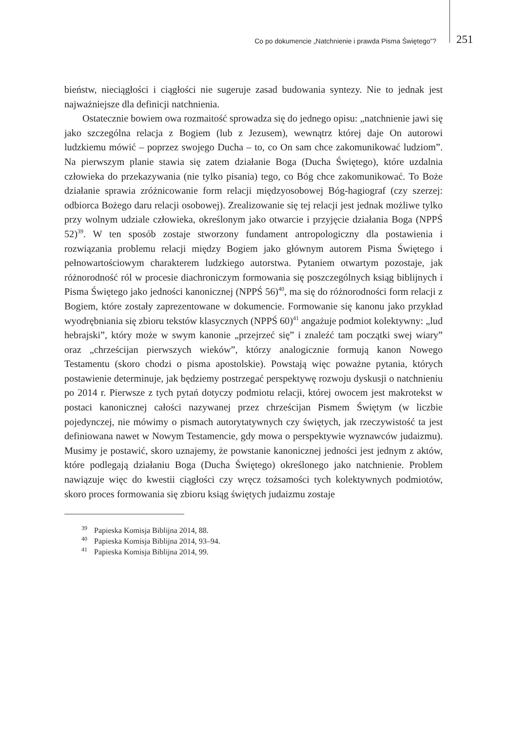Co po dokumencie „Natchnienie i prawda Pisma Świętego”? 251
bieństw, nieciągłości i ciągłości nie sugeruje zasad budowania syntezy. Nie to jednak jest najważniejsze dla definicji natchnienia.
Ostatecznie bowiem owa rozmaitość sprowadza się do jednego opisu: „natchnienie jawi się jako szczególna relacja z Bogiem (lub z Jezusem), wewnątrz której daje On autorowi ludzkiemu mówić – poprzez swojego Ducha – to, co On sam chce zakomunikować ludziom”. Na pierwszym planie stawia się zatem działanie Boga (Ducha Świętego), które uzdalnia człowieka do przekazywania (nie tylko pisania) tego, co Bóg chce zakomunikować. To Boże działanie sprawia zróżnicowanie form relacji międzyosobowej Bóg-hagiograf (czy szerzej: odbiorca Bożego daru relacji osobowej). Zrealizowanie się tej relacji jest jednak możliwe tylko przy wolnym udziale człowieka, określonym jako otwarcie i przyjęcie działania Boga (NPPŚ 52)<sup>39</sup>. W ten sposób zostaje stworzony fundament antropologiczny dla postawienia i rozwiązania problemu relacji między Bogiem jako głównym autorem Pisma Świętego i pełnowartościowym charakterem ludzkiego autorstwa. Pytaniem otwartym pozostaje, jak różnorodność ról w procesie diachroniczym formowania się poszczególnych ksiąg biblijnych i Pisma Świętego jako jedności kanonicznej (NPPŚ 56)<sup>40</sup>, ma się do różnorodności form relacji z Bogiem, które zostały zaprezentowane w dokumencie. Formowanie się kanonu jako przykład wyodrębniania się zbioru tekstów klasycznych (NPPŚ 60)<sup>41</sup> angażuje podmiot kolektywny: „lud hebrajski”, który może w swym kanonie „przejrzeć się” i znaleźć tam początki swej wiary” oraz „chrześcijan pierwszych wieków”, którzy analogicznie formują kanon Nowego Testamentu (skoro chodzi o pisma apostolskie). Powstają więc poważne pytania, których postawienie determinuje, jak będziemy postrzegać perspektywę rozwoju dyskusji o natchnieniu po 2014 r. Pierwsze z tych pytań dotyczy podmiotu relacji, której owocem jest makrotekst w postaci kanonicznej całości nazywanej przez chrześcijan Pismem Świętym (w liczbie pojedynczej, nie mówimy o pismach autorytatywnych czy świętych, jak rzeczywistość ta jest definiowana nawet w Nowym Testamencie, gdy mowa o perspektywie wyznawców judaizmu). Musimy je postawić, skoro uznajemy, że powstanie kanonicznej jedności jest jednym z aktów, które podlegają działaniu Boga (Ducha Świętego) określonego jako natchnienie. Problem nawiązuje więc do kwestii ciągłości czy wręcz tożsamości tych kolektywnych podmiotów, skoro proces formowania się zbioru ksiąg świętych judaizmu zostaje
<sup>39</sup> Papieska Komisja Biblijna 2014, 88.
<sup>40</sup> Papieska Komisja Biblijna 2014, 93–94.
<sup>41</sup> Papieska Komisja Biblijna 2014, 99.